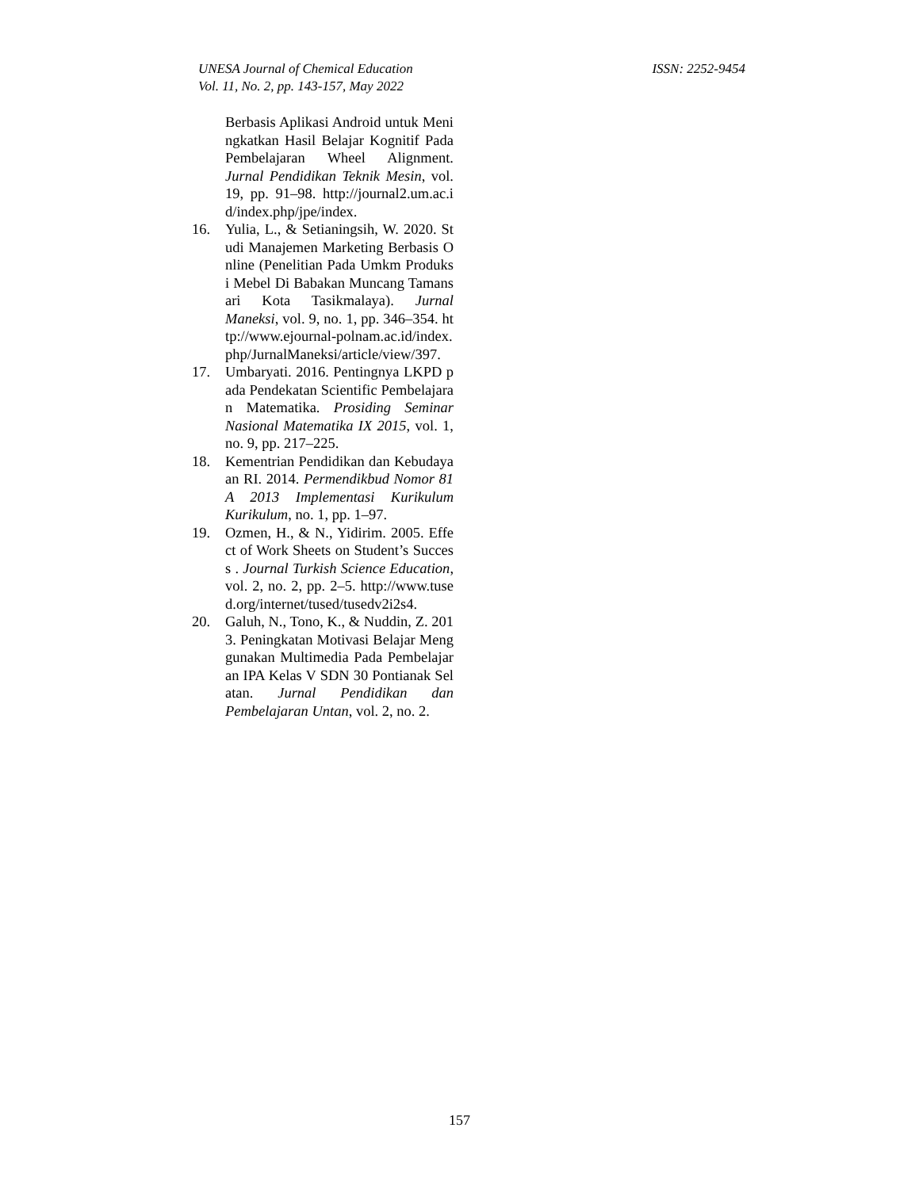UNESA Journal of Chemical Education
Vol. 11, No. 2, pp. 143-157, May 2022
ISSN: 2252-9454
Berbasis Aplikasi Android untuk Meningkatkan Hasil Belajar Kognitif Pada Pembelajaran Wheel Alignment. Jurnal Pendidikan Teknik Mesin, vol. 19, pp. 91–98. http://journal2.um.ac.id/index.php/jpe/index.
16. Yulia, L., & Setianingsih, W. 2020. Studi Manajemen Marketing Berbasis Online (Penelitian Pada Umkm Produksi Mebel Di Babakan Muncang Tamansari Kota Tasikmalaya). Jurnal Maneksi, vol. 9, no. 1, pp. 346–354. http://www.ejournal-polnam.ac.id/index.php/JurnalManeksi/article/view/397.
17. Umbaryati. 2016. Pentingnya LKPD pada Pendekatan Scientific Pembelajaran Matematika. Prosiding Seminar Nasional Matematika IX 2015, vol. 1, no. 9, pp. 217–225.
18. Kementrian Pendidikan dan Kebudayaan RI. 2014. Permendikbud Nomor 81 A 2013 Implementasi Kurikulum Kurikulum, no. 1, pp. 1–97.
19. Ozmen, H., & N., Yidirim. 2005. Effect of Work Sheets on Student’s Success . Journal Turkish Science Education, vol. 2, no. 2, pp. 2–5. http://www.tused.org/internet/tused/tusedv2i2s4.
20. Galuh, N., Tono, K., & Nuddin, Z. 2013. Peningkatan Motivasi Belajar Menggunakan Multimedia Pada Pembelajaran IPA Kelas V SDN 30 Pontianak Selatan. Jurnal Pendidikan dan Pembelajaran Untan, vol. 2, no. 2.
157